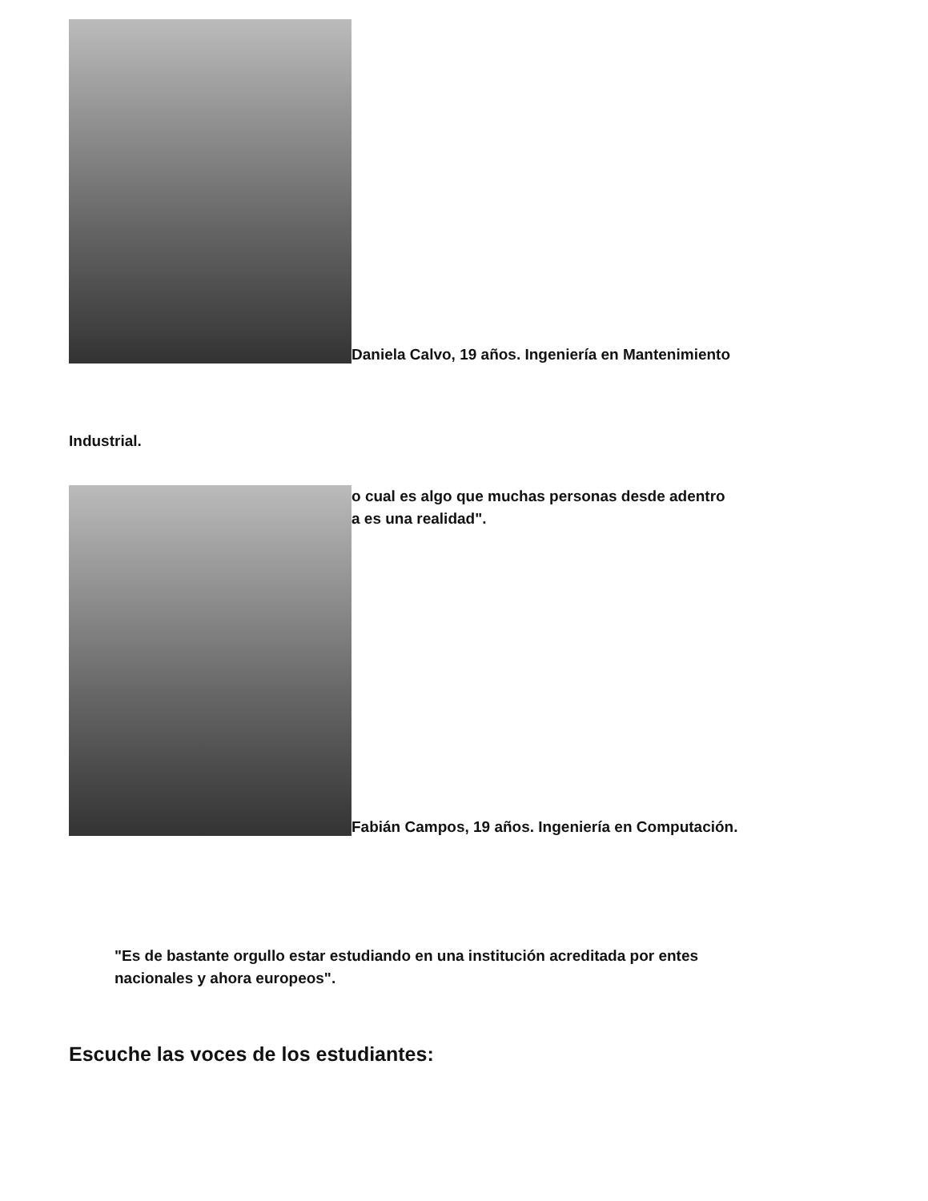Daniela Calvo, 19 años. Ingeniería en Mantenimiento
Industrial.
o cual es algo que muchas personas desde adentro
a es una realidad".
Fabián Campos, 19 años. Ingeniería en Computación.
"Es de bastante orgullo estar estudiando en una institución acreditada por entes nacionales y ahora europeos".
Escuche las voces de los estudiantes: